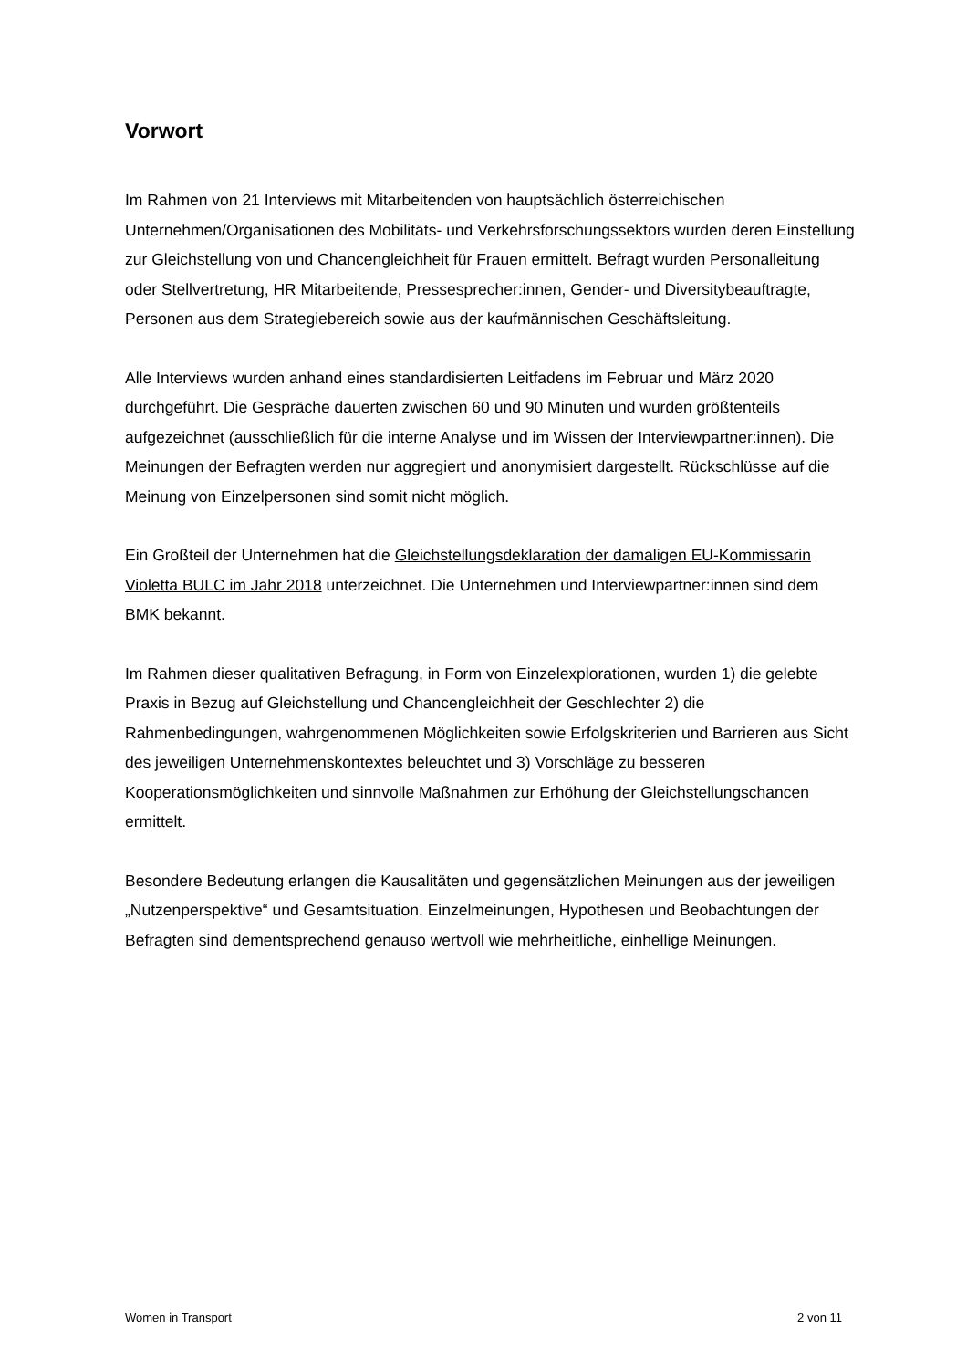Vorwort
Im Rahmen von 21 Interviews mit Mitarbeitenden von hauptsächlich österreichischen Unternehmen/Organisationen des Mobilitäts- und Verkehrsforschungssektors wurden deren Einstellung zur Gleichstellung von und Chancengleichheit für Frauen ermittelt. Befragt wurden Personalleitung oder Stellvertretung, HR Mitarbeitende, Pressesprecher:innen, Gender- und Diversitybeauftragte, Personen aus dem Strategiebereich sowie aus der kaufmännischen Geschäftsleitung.
Alle Interviews wurden anhand eines standardisierten Leitfadens im Februar und März 2020 durchgeführt. Die Gespräche dauerten zwischen 60 und 90 Minuten und wurden größtenteils aufgezeichnet (ausschließlich für die interne Analyse und im Wissen der Interviewpartner:innen). Die Meinungen der Befragten werden nur aggregiert und anonymisiert dargestellt. Rückschlüsse auf die Meinung von Einzelpersonen sind somit nicht möglich.
Ein Großteil der Unternehmen hat die Gleichstellungsdeklaration der damaligen EU-Kommissarin Violetta BULC im Jahr 2018 unterzeichnet. Die Unternehmen und Interviewpartner:innen sind dem BMK bekannt.
Im Rahmen dieser qualitativen Befragung, in Form von Einzelexplorationen, wurden 1) die gelebte Praxis in Bezug auf Gleichstellung und Chancengleichheit der Geschlechter 2) die Rahmenbedingungen, wahrgenommenen Möglichkeiten sowie Erfolgskriterien und Barrieren aus Sicht des jeweiligen Unternehmenskontextes beleuchtet und 3) Vorschläge zu besseren Kooperationsmöglichkeiten und sinnvolle Maßnahmen zur Erhöhung der Gleichstellungschancen ermittelt.
Besondere Bedeutung erlangen die Kausalitäten und gegensätzlichen Meinungen aus der jeweiligen „Nutzenperspektive“ und Gesamtsituation. Einzelmeinungen, Hypothesen und Beobachtungen der Befragten sind dementsprechend genauso wertvoll wie mehrheitliche, einhellige Meinungen.
Women in Transport 2 von 11